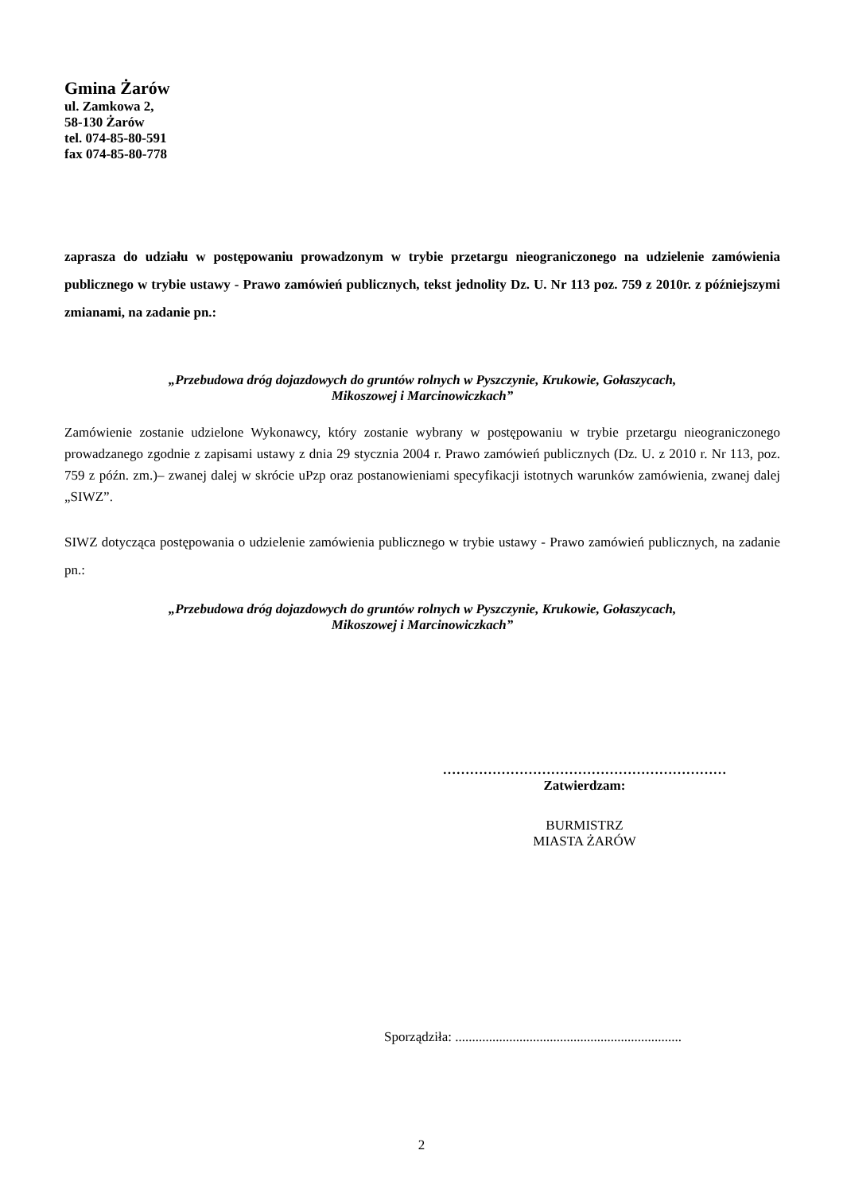Gmina Żarów
ul. Zamkowa 2,
58-130 Żarów
tel. 074-85-80-591
fax 074-85-80-778
zaprasza do udziału w postępowaniu prowadzonym w trybie przetargu nieograniczonego na udzielenie zamówienia publicznego w trybie ustawy - Prawo zamówień publicznych, tekst jednolity Dz. U. Nr 113 poz. 759 z 2010r. z późniejszymi zmianami, na zadanie pn.:
„Przebudowa dróg dojazdowych do gruntów rolnych w Pyszczynie, Krukowie, Gołaszycach,
Mikoszowej i Marcinowiczkach”
Zamówienie zostanie udzielone Wykonawcy, który zostanie wybrany w postępowaniu w trybie przetargu nieograniczonego prowadzanego zgodnie z zapisami ustawy z dnia 29 stycznia 2004 r. Prawo zamówień publicznych (Dz. U. z 2010 r. Nr 113, poz. 759 z późn. zm.)– zwanej dalej w skrócie uPzp oraz postanowieniami specyfikacji istotnych warunków zamówienia, zwanej dalej „SIWZ”.
SIWZ dotycząca postępowania o udzielenie zamówienia publicznego w trybie ustawy - Prawo zamówień publicznych, na zadanie pn.:
„Przebudowa dróg dojazdowych do gruntów rolnych w Pyszczynie, Krukowie, Gołaszycach,
Mikoszowej i Marcinowiczkach”
………………………………………………………
Zatwierdzam:
BURMISTRZ
MIASTA ŻARÓW
Sporządziła: ...................................................................
2